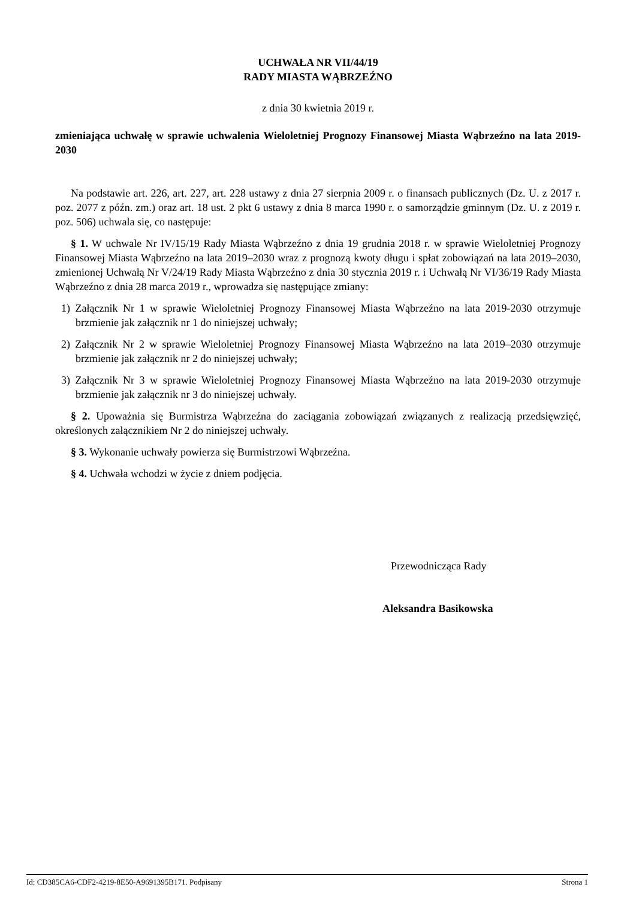UCHWAŁA NR VII/44/19
RADY MIASTA WĄBRZEŹNO
z dnia 30 kwietnia 2019 r.
zmieniająca uchwałę w sprawie uchwalenia Wieloletniej Prognozy Finansowej Miasta Wąbrzeźno na lata 2019-2030
Na podstawie art. 226, art. 227, art. 228 ustawy z dnia 27 sierpnia 2009 r. o finansach publicznych (Dz. U. z 2017 r. poz. 2077 z późn. zm.) oraz art. 18 ust. 2 pkt 6 ustawy z dnia 8 marca 1990 r. o samorządzie gminnym (Dz. U. z 2019 r. poz. 506) uchwala się, co następuje:
§ 1. W uchwale Nr IV/15/19 Rady Miasta Wąbrzeźno z dnia 19 grudnia 2018 r. w sprawie Wieloletniej Prognozy Finansowej Miasta Wąbrzeźno na lata 2019–2030 wraz z prognozą kwoty długu i spłat zobowiązań na lata 2019–2030, zmienionej Uchwałą Nr V/24/19 Rady Miasta Wąbrzeźno z dnia 30 stycznia 2019 r. i Uchwałą Nr VI/36/19 Rady Miasta Wąbrzeźno z dnia 28 marca 2019 r., wprowadza się następujące zmiany:
1) Załącznik Nr 1 w sprawie Wieloletniej Prognozy Finansowej Miasta Wąbrzeźno na lata 2019-2030 otrzymuje brzmienie jak załącznik nr 1 do niniejszej uchwały;
2) Załącznik Nr 2 w sprawie Wieloletniej Prognozy Finansowej Miasta Wąbrzeźno na lata 2019–2030 otrzymuje brzmienie jak załącznik nr 2 do niniejszej uchwały;
3) Załącznik Nr 3 w sprawie Wieloletniej Prognozy Finansowej Miasta Wąbrzeźno na lata 2019-2030 otrzymuje brzmienie jak załącznik nr 3 do niniejszej uchwały.
§ 2. Upoważnia się Burmistrza Wąbrzeźna do zaciągania zobowiązań związanych z realizacją przedsięwzięć, określonych załącznikiem Nr 2 do niniejszej uchwały.
§ 3. Wykonanie uchwały powierza się Burmistrzowi Wąbrzeźna.
§ 4. Uchwała wchodzi w życie z dniem podjęcia.
Przewodnicząca Rady
Aleksandra Basikowska
Id: CD385CA6-CDF2-4219-8E50-A9691395B171. Podpisany Strona 1